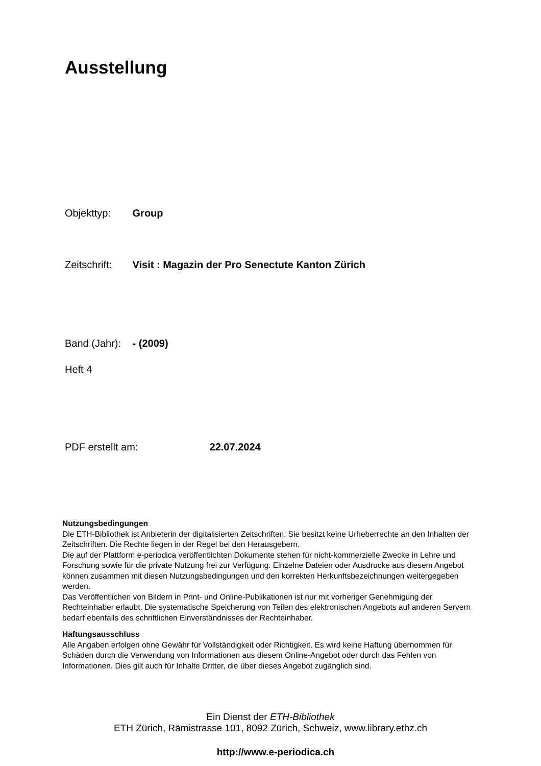Ausstellung
Objekttyp: Group
Zeitschrift: Visit : Magazin der Pro Senectute Kanton Zürich
Band (Jahr): - (2009)
Heft 4
PDF erstellt am: 22.07.2024
Nutzungsbedingungen
Die ETH-Bibliothek ist Anbieterin der digitalisierten Zeitschriften. Sie besitzt keine Urheberrechte an den Inhalten der Zeitschriften. Die Rechte liegen in der Regel bei den Herausgebern.
Die auf der Plattform e-periodica veröffentlichten Dokumente stehen für nicht-kommerzielle Zwecke in Lehre und Forschung sowie für die private Nutzung frei zur Verfügung. Einzelne Dateien oder Ausdrucke aus diesem Angebot können zusammen mit diesen Nutzungsbedingungen und den korrekten Herkunftsbezeichnungen weitergegeben werden.
Das Veröffentlichen von Bildern in Print- und Online-Publikationen ist nur mit vorheriger Genehmigung der Rechteinhaber erlaubt. Die systematische Speicherung von Teilen des elektronischen Angebots auf anderen Servern bedarf ebenfalls des schriftlichen Einverständnisses der Rechteinhaber.
Haftungsausschluss
Alle Angaben erfolgen ohne Gewähr für Vollständigkeit oder Richtigkeit. Es wird keine Haftung übernommen für Schäden durch die Verwendung von Informationen aus diesem Online-Angebot oder durch das Fehlen von Informationen. Dies gilt auch für Inhalte Dritter, die über dieses Angebot zugänglich sind.
Ein Dienst der ETH-Bibliothek
ETH Zürich, Rämistrasse 101, 8092 Zürich, Schweiz, www.library.ethz.ch
http://www.e-periodica.ch